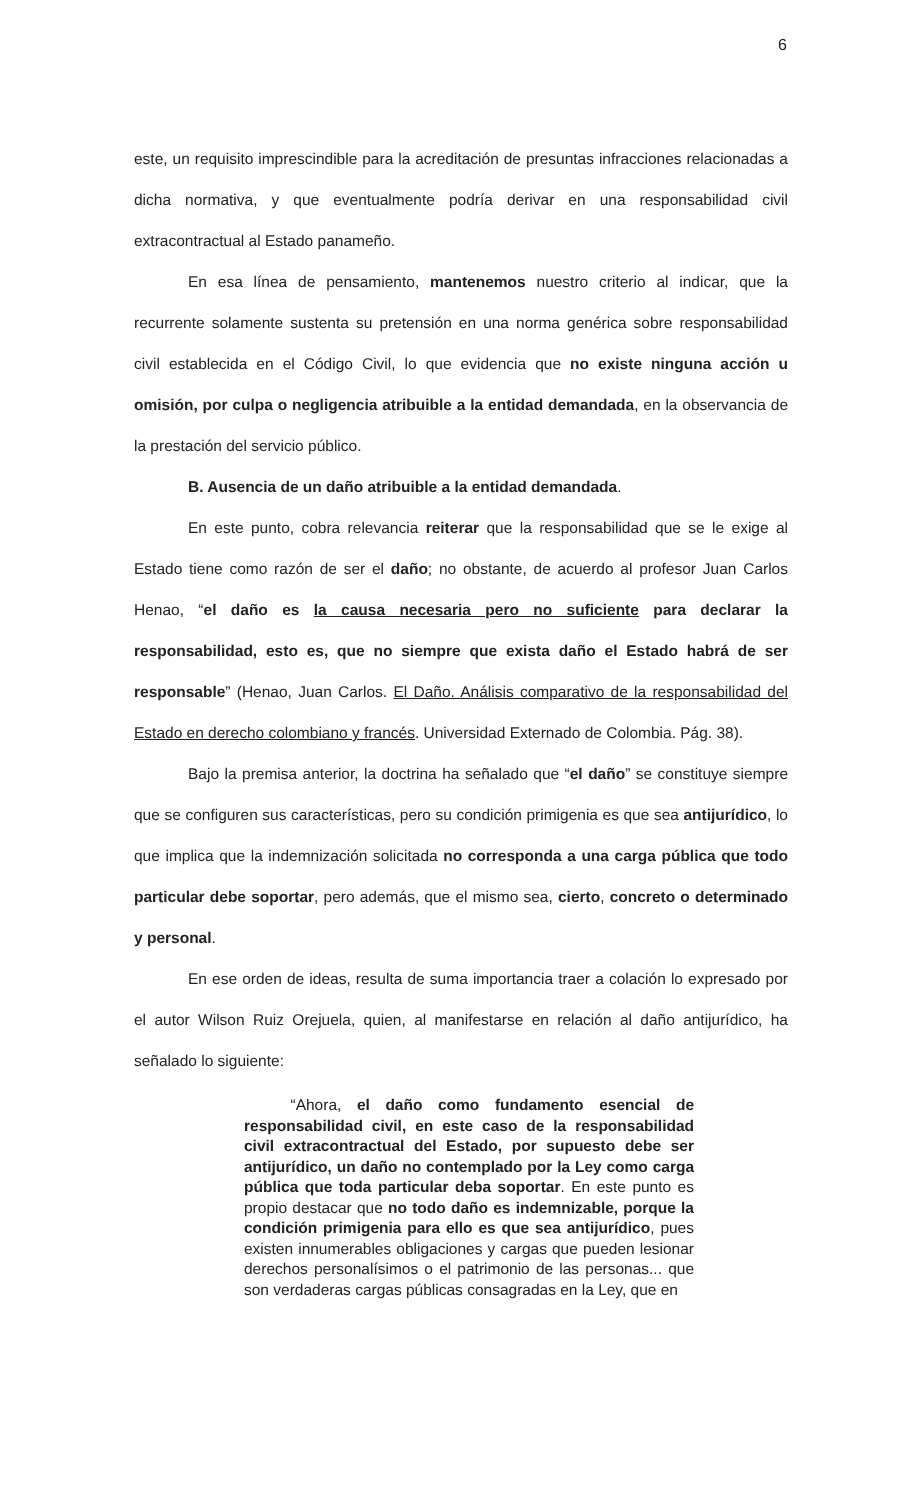6
este, un requisito imprescindible para la acreditación de presuntas infracciones relacionadas a dicha normativa, y que eventualmente podría derivar en una responsabilidad civil extracontractual al Estado panameño.
En esa línea de pensamiento, mantenemos nuestro criterio al indicar, que la recurrente solamente sustenta su pretensión en una norma genérica sobre responsabilidad civil establecida en el Código Civil, lo que evidencia que no existe ninguna acción u omisión, por culpa o negligencia atribuible a la entidad demandada, en la observancia de la prestación del servicio público.
B. Ausencia de un daño atribuible a la entidad demandada.
En este punto, cobra relevancia reiterar que la responsabilidad que se le exige al Estado tiene como razón de ser el daño; no obstante, de acuerdo al profesor Juan Carlos Henao, “el daño es la causa necesaria pero no suficiente para declarar la responsabilidad, esto es, que no siempre que exista daño el Estado habrá de ser responsable” (Henao, Juan Carlos. El Daño. Análisis comparativo de la responsabilidad del Estado en derecho colombiano y francés. Universidad Externado de Colombia. Pág. 38).
Bajo la premisa anterior, la doctrina ha señalado que “el daño” se constituye siempre que se configuren sus características, pero su condición primigenia es que sea antijurídico, lo que implica que la indemnización solicitada no corresponda a una carga pública que todo particular debe soportar, pero además, que el mismo sea, cierto, concreto o determinado y personal.
En ese orden de ideas, resulta de suma importancia traer a colación lo expresado por el autor Wilson Ruiz Orejuela, quien, al manifestarse en relación al daño antijurídico, ha señalado lo siguiente:
   “Ahora, el daño como fundamento esencial de responsabilidad civil, en este caso de la responsabilidad civil extracontractual del Estado, por supuesto debe ser antijurídico, un daño no contemplado por la Ley como carga pública que toda particular deba soportar. En este punto es propio destacar que no todo daño es indemnizable, porque la condición primigenia para ello es que sea antijurídico, pues existen innumerables obligaciones y cargas que pueden lesionar derechos personalísimos o el patrimonio de las personas... que son verdaderas cargas públicas consagradas en la Ley, que en